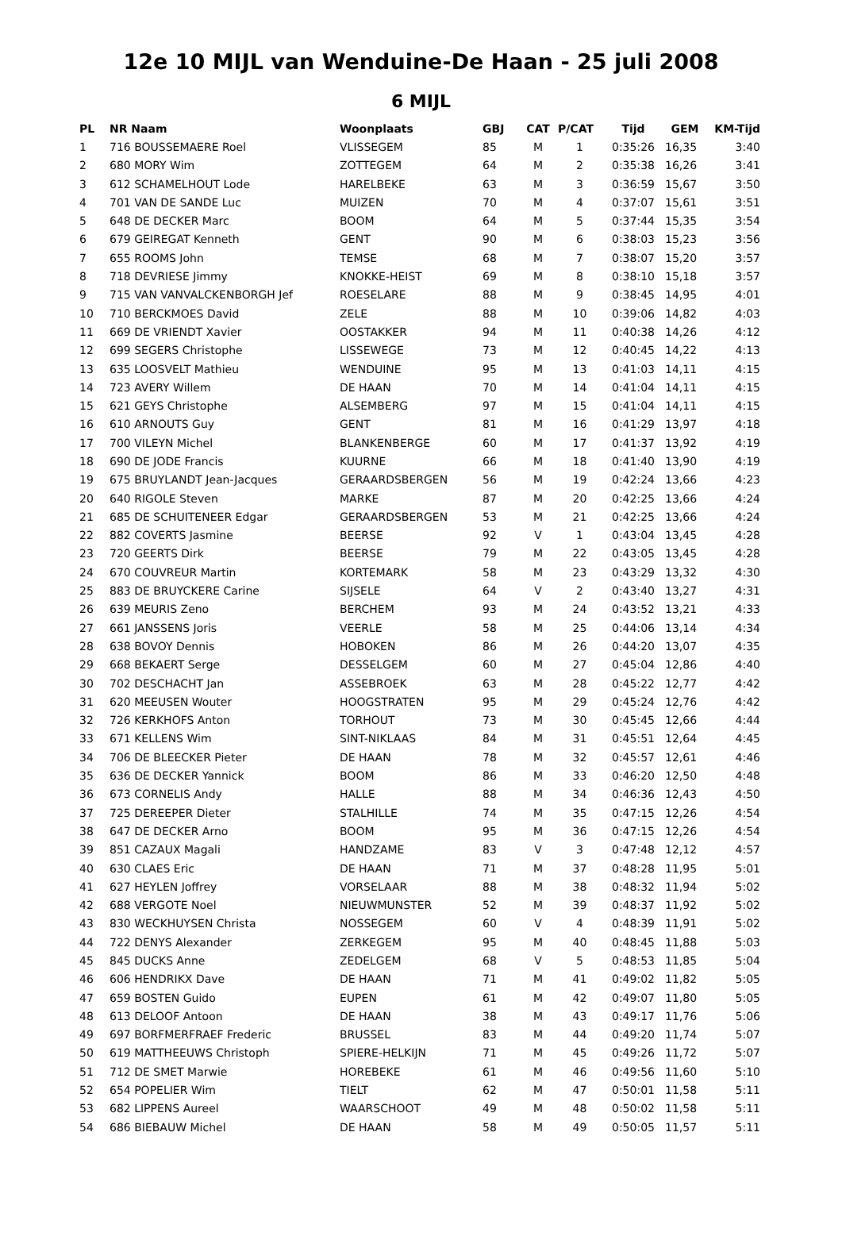12e 10 MIJL van Wenduine-De Haan - 25 juli 2008
6 MIJL
| PL | NR Naam | Woonplaats | GBJ | CAT | P/CAT | Tijd | GEM | KM-Tijd |
| --- | --- | --- | --- | --- | --- | --- | --- | --- |
| 1 | 716 BOUSSEMAERE Roel | VLISSEGEM | 85 | M | 1 | 0:35:26 | 16,35 | 3:40 |
| 2 | 680 MORY Wim | ZOTTEGEM | 64 | M | 2 | 0:35:38 | 16,26 | 3:41 |
| 3 | 612 SCHAMELHOUT Lode | HARELBEKE | 63 | M | 3 | 0:36:59 | 15,67 | 3:50 |
| 4 | 701 VAN DE SANDE Luc | MUIZEN | 70 | M | 4 | 0:37:07 | 15,61 | 3:51 |
| 5 | 648 DE DECKER Marc | BOOM | 64 | M | 5 | 0:37:44 | 15,35 | 3:54 |
| 6 | 679 GEIREGAT Kenneth | GENT | 90 | M | 6 | 0:38:03 | 15,23 | 3:56 |
| 7 | 655 ROOMS John | TEMSE | 68 | M | 7 | 0:38:07 | 15,20 | 3:57 |
| 8 | 718 DEVRIESE Jimmy | KNOKKE-HEIST | 69 | M | 8 | 0:38:10 | 15,18 | 3:57 |
| 9 | 715 VAN VANVALCKENBORGH Jef | ROESELARE | 88 | M | 9 | 0:38:45 | 14,95 | 4:01 |
| 10 | 710 BERCKMOES David | ZELE | 88 | M | 10 | 0:39:06 | 14,82 | 4:03 |
| 11 | 669 DE VRIENDT Xavier | OOSTAKKER | 94 | M | 11 | 0:40:38 | 14,26 | 4:12 |
| 12 | 699 SEGERS Christophe | LISSEWEGE | 73 | M | 12 | 0:40:45 | 14,22 | 4:13 |
| 13 | 635 LOOSVELT Mathieu | WENDUINE | 95 | M | 13 | 0:41:03 | 14,11 | 4:15 |
| 14 | 723 AVERY Willem | DE HAAN | 70 | M | 14 | 0:41:04 | 14,11 | 4:15 |
| 15 | 621 GEYS Christophe | ALSEMBERG | 97 | M | 15 | 0:41:04 | 14,11 | 4:15 |
| 16 | 610 ARNOUTS Guy | GENT | 81 | M | 16 | 0:41:29 | 13,97 | 4:18 |
| 17 | 700 VILEYN Michel | BLANKENBERGE | 60 | M | 17 | 0:41:37 | 13,92 | 4:19 |
| 18 | 690 DE JODE Francis | KUURNE | 66 | M | 18 | 0:41:40 | 13,90 | 4:19 |
| 19 | 675 BRUYLANDT Jean-Jacques | GERAARDSBERGEN | 56 | M | 19 | 0:42:24 | 13,66 | 4:23 |
| 20 | 640 RIGOLE Steven | MARKE | 87 | M | 20 | 0:42:25 | 13,66 | 4:24 |
| 21 | 685 DE SCHUITENEER Edgar | GERAARDSBERGEN | 53 | M | 21 | 0:42:25 | 13,66 | 4:24 |
| 22 | 882 COVERTS Jasmine | BEERSE | 92 | V | 1 | 0:43:04 | 13,45 | 4:28 |
| 23 | 720 GEERTS Dirk | BEERSE | 79 | M | 22 | 0:43:05 | 13,45 | 4:28 |
| 24 | 670 COUVREUR Martin | KORTEMARK | 58 | M | 23 | 0:43:29 | 13,32 | 4:30 |
| 25 | 883 DE BRUYCKERE Carine | SIJSELE | 64 | V | 2 | 0:43:40 | 13,27 | 4:31 |
| 26 | 639 MEURIS Zeno | BERCHEM | 93 | M | 24 | 0:43:52 | 13,21 | 4:33 |
| 27 | 661 JANSSENS Joris | VEERLE | 58 | M | 25 | 0:44:06 | 13,14 | 4:34 |
| 28 | 638 BOVOY Dennis | HOBOKEN | 86 | M | 26 | 0:44:20 | 13,07 | 4:35 |
| 29 | 668 BEKAERT Serge | DESSELGEM | 60 | M | 27 | 0:45:04 | 12,86 | 4:40 |
| 30 | 702 DESCHACHT Jan | ASSEBROEK | 63 | M | 28 | 0:45:22 | 12,77 | 4:42 |
| 31 | 620 MEEUSEN Wouter | HOOGSTRATEN | 95 | M | 29 | 0:45:24 | 12,76 | 4:42 |
| 32 | 726 KERKHOFS Anton | TORHOUT | 73 | M | 30 | 0:45:45 | 12,66 | 4:44 |
| 33 | 671 KELLENS Wim | SINT-NIKLAAS | 84 | M | 31 | 0:45:51 | 12,64 | 4:45 |
| 34 | 706 DE BLEECKER Pieter | DE HAAN | 78 | M | 32 | 0:45:57 | 12,61 | 4:46 |
| 35 | 636 DE DECKER Yannick | BOOM | 86 | M | 33 | 0:46:20 | 12,50 | 4:48 |
| 36 | 673 CORNELIS Andy | HALLE | 88 | M | 34 | 0:46:36 | 12,43 | 4:50 |
| 37 | 725 DEREEPER Dieter | STALHILLE | 74 | M | 35 | 0:47:15 | 12,26 | 4:54 |
| 38 | 647 DE DECKER Arno | BOOM | 95 | M | 36 | 0:47:15 | 12,26 | 4:54 |
| 39 | 851 CAZAUX Magali | HANDZAME | 83 | V | 3 | 0:47:48 | 12,12 | 4:57 |
| 40 | 630 CLAES Eric | DE HAAN | 71 | M | 37 | 0:48:28 | 11,95 | 5:01 |
| 41 | 627 HEYLEN Joffrey | VORSELAAR | 88 | M | 38 | 0:48:32 | 11,94 | 5:02 |
| 42 | 688 VERGOTE Noel | NIEUWMUNSTER | 52 | M | 39 | 0:48:37 | 11,92 | 5:02 |
| 43 | 830 WECKHUYSEN Christa | NOSSEGEM | 60 | V | 4 | 0:48:39 | 11,91 | 5:02 |
| 44 | 722 DENYS Alexander | ZERKEGEM | 95 | M | 40 | 0:48:45 | 11,88 | 5:03 |
| 45 | 845 DUCKS Anne | ZEDELGEM | 68 | V | 5 | 0:48:53 | 11,85 | 5:04 |
| 46 | 606 HENDRIKX Dave | DE HAAN | 71 | M | 41 | 0:49:02 | 11,82 | 5:05 |
| 47 | 659 BOSTEN Guido | EUPEN | 61 | M | 42 | 0:49:07 | 11,80 | 5:05 |
| 48 | 613 DELOOF Antoon | DE HAAN | 38 | M | 43 | 0:49:17 | 11,76 | 5:06 |
| 49 | 697 BORFMERFRAEF Frederic | BRUSSEL | 83 | M | 44 | 0:49:20 | 11,74 | 5:07 |
| 50 | 619 MATTHEEUWS Christoph | SPIERE-HELKIJN | 71 | M | 45 | 0:49:26 | 11,72 | 5:07 |
| 51 | 712 DE SMET Marwie | HOREBEKE | 61 | M | 46 | 0:49:56 | 11,60 | 5:10 |
| 52 | 654 POPELIER Wim | TIELT | 62 | M | 47 | 0:50:01 | 11,58 | 5:11 |
| 53 | 682 LIPPENS Aureel | WAARSCHOOT | 49 | M | 48 | 0:50:02 | 11,58 | 5:11 |
| 54 | 686 BIEBAUW Michel | DE HAAN | 58 | M | 49 | 0:50:05 | 11,57 | 5:11 |